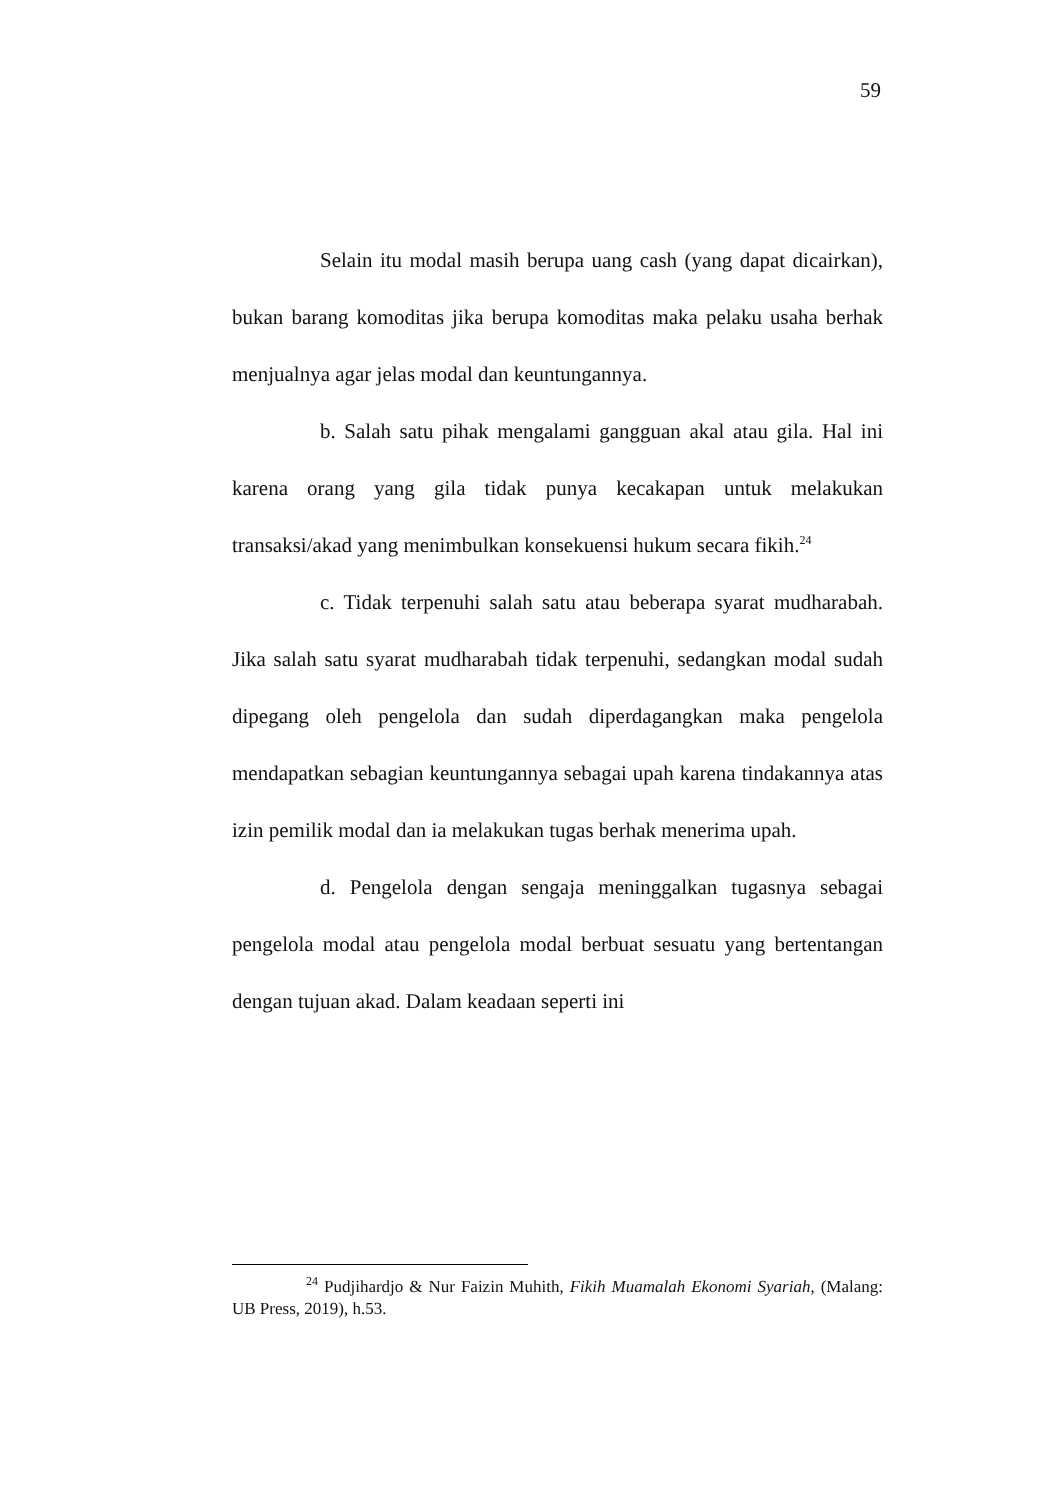59
Selain itu modal masih berupa uang cash (yang dapat dicairkan), bukan barang komoditas jika berupa komoditas maka pelaku usaha berhak menjualnya agar jelas modal dan keuntungannya.
b. Salah satu pihak mengalami gangguan akal atau gila. Hal ini karena orang yang gila tidak punya kecakapan untuk melakukan transaksi/akad yang menimbulkan konsekuensi hukum secara fikih.<sup>24</sup>
c. Tidak terpenuhi salah satu atau beberapa syarat mudharabah. Jika salah satu syarat mudharabah tidak terpenuhi, sedangkan modal sudah dipegang oleh pengelola dan sudah diperdagangkan maka pengelola mendapatkan sebagian keuntungannya sebagai upah karena tindakannya atas izin pemilik modal dan ia melakukan tugas berhak menerima upah.
d. Pengelola dengan sengaja meninggalkan tugasnya sebagai pengelola modal atau pengelola modal berbuat sesuatu yang bertentangan dengan tujuan akad. Dalam keadaan seperti ini
<sup>24</sup> Pudjihardjo & Nur Faizin Muhith, Fikih Muamalah Ekonomi Syariah, (Malang: UB Press, 2019), h.53.